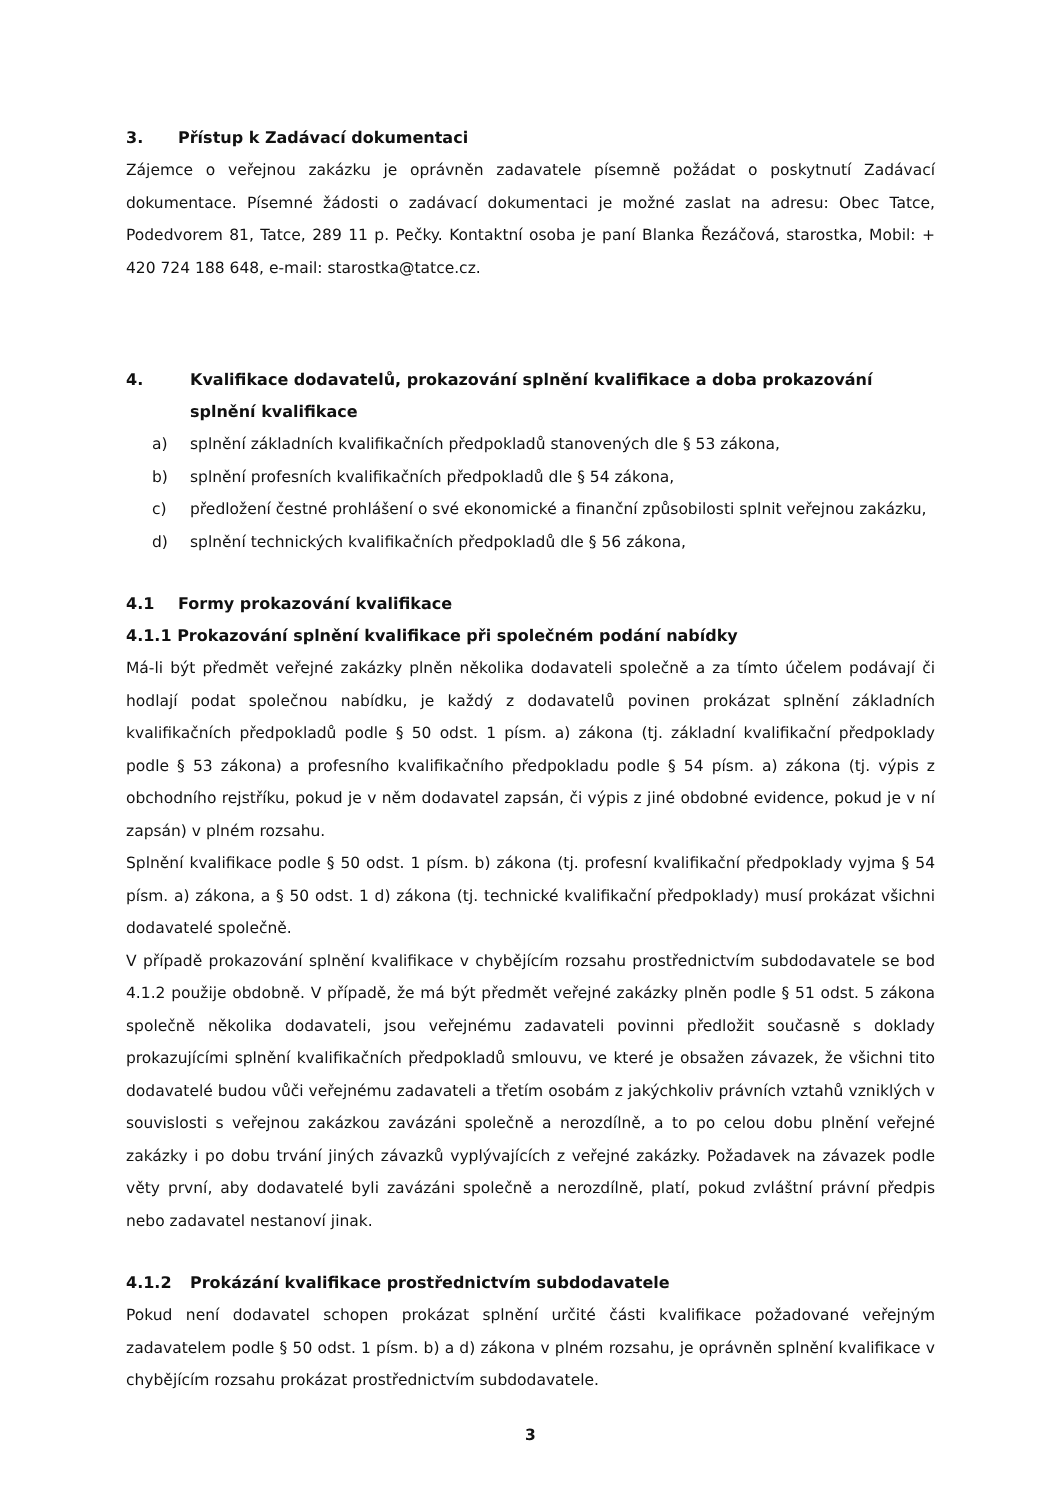3. Přístup k Zadávací dokumentaci
Zájemce o veřejnou zakázku je oprávněn zadavatele písemně požádat o poskytnutí Zadávací dokumentace. Písemné žádosti o zadávací dokumentaci je možné zaslat na adresu: Obec Tatce, Podedvorem 81, Tatce, 289 11 p. Pečky. Kontaktní osoba je paní Blanka Řezáčová, starostka, Mobil: + 420 724 188 648, e-mail: starostka@tatce.cz.
4. Kvalifikace dodavatelů, prokazování splnění kvalifikace a doba prokazování splnění kvalifikace
a) splnění základních kvalifikačních předpokladů stanovených dle § 53 zákona,
b) splnění profesních kvalifikačních předpokladů dle § 54 zákona,
c) předložení čestné prohlášení o své ekonomické a finanční způsobilosti splnit veřejnou zakázku,
d) splnění technických kvalifikačních předpokladů dle § 56 zákona,
4.1 Formy prokazování kvalifikace
4.1.1 Prokazování splnění kvalifikace při společném podání nabídky
Má-li být předmět veřejné zakázky plněn několika dodavateli společně a za tímto účelem podávají či hodlají podat společnou nabídku, je každý z dodavatelů povinen prokázat splnění základních kvalifikačních předpokladů podle § 50 odst. 1 písm. a) zákona (tj. základní kvalifikační předpoklady podle § 53 zákona) a profesního kvalifikačního předpokladu podle § 54 písm. a) zákona (tj. výpis z obchodního rejstříku, pokud je v něm dodavatel zapsán, či výpis z jiné obdobné evidence, pokud je v ní zapsán) v plném rozsahu.
Splnění kvalifikace podle § 50 odst. 1 písm. b) zákona (tj. profesní kvalifikační předpoklady vyjma § 54 písm. a) zákona, a § 50 odst. 1 d) zákona (tj. technické kvalifikační předpoklady) musí prokázat všichni dodavatelé společně.
V případě prokazování splnění kvalifikace v chybějícím rozsahu prostřednictvím subdodavatele se bod 4.1.2 použije obdobně. V případě, že má být předmět veřejné zakázky plněn podle § 51 odst. 5 zákona společně několika dodavateli, jsou veřejnému zadavateli povinni předložit současně s doklady prokazujícími splnění kvalifikačních předpokladů smlouvu, ve které je obsažen závazek, že všichni tito dodavatelé budou vůči veřejnému zadavateli a třetím osobám z jakýchkoliv právních vztahů vzniklých v souvislosti s veřejnou zakázkou zavázáni společně a nerozdílně, a to po celou dobu plnění veřejné zakázky i po dobu trvání jiných závazků vyplývajících z veřejné zakázky. Požadavek na závazek podle věty první, aby dodavatelé byli zavázáni společně a nerozdílně, platí, pokud zvláštní právní předpis nebo zadavatel nestanoví jinak.
4.1.2 Prokázání kvalifikace prostřednictvím subdodavatele
Pokud není dodavatel schopen prokázat splnění určité části kvalifikace požadované veřejným zadavatelem podle § 50 odst. 1 písm. b) a d) zákona v plném rozsahu, je oprávněn splnění kvalifikace v chybějícím rozsahu prokázat prostřednictvím subdodavatele.
3